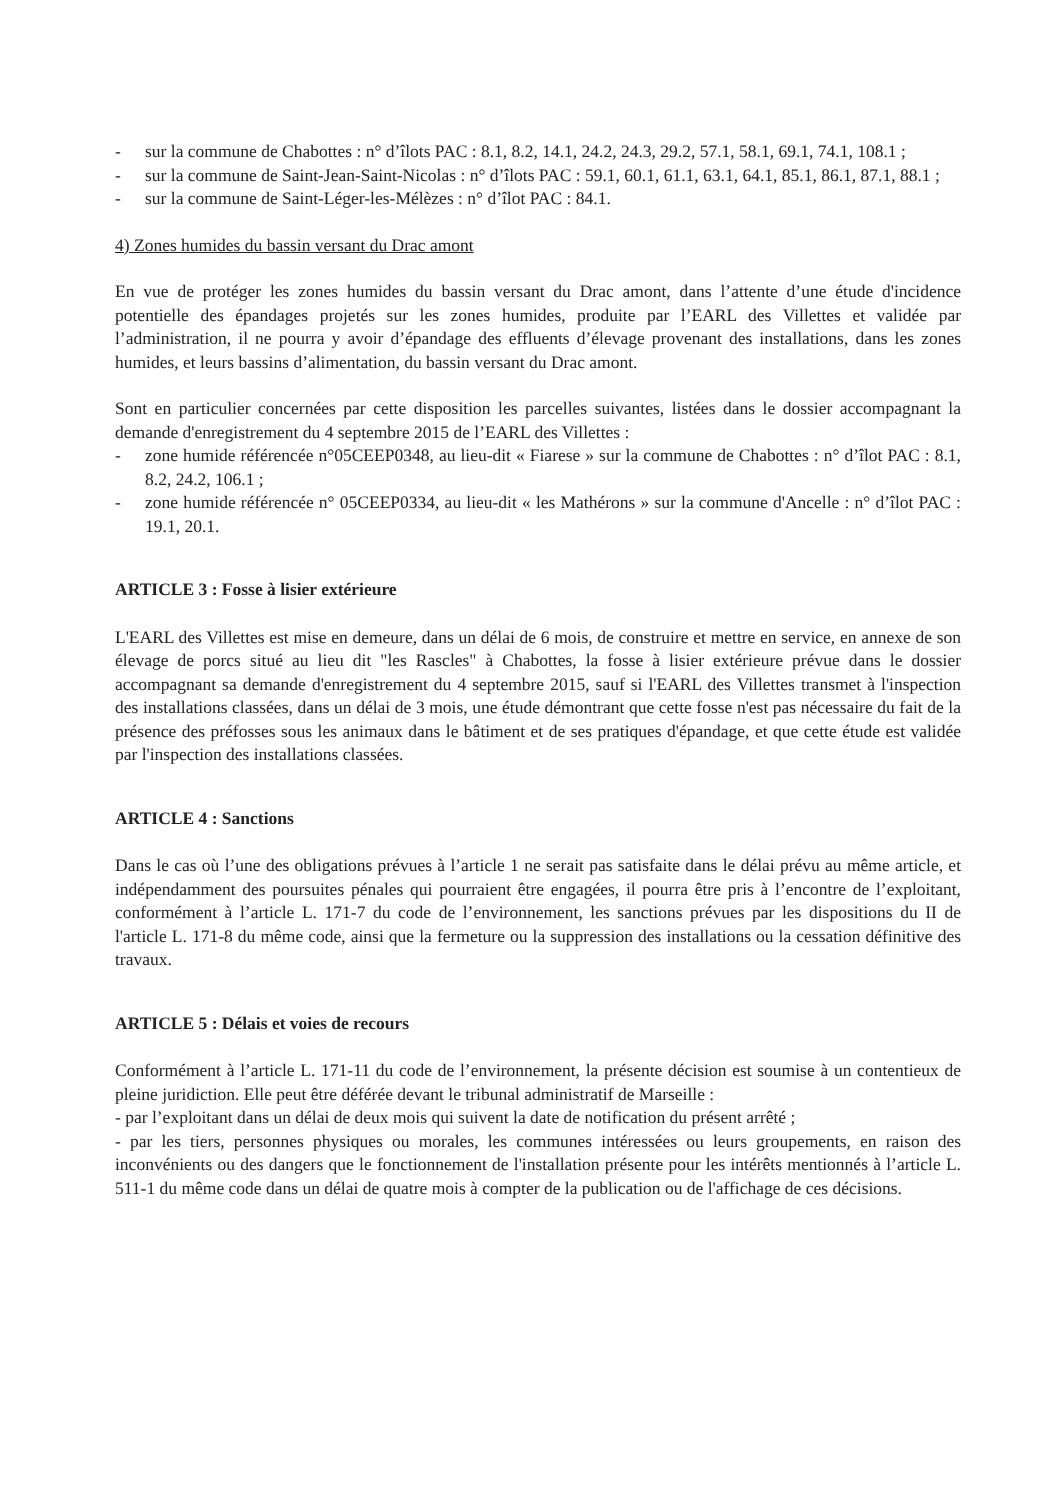- sur la commune de Chabottes : n° d’îlots PAC : 8.1, 8.2, 14.1, 24.2, 24.3, 29.2, 57.1, 58.1, 69.1, 74.1, 108.1 ;
- sur la commune de Saint-Jean-Saint-Nicolas : n° d’îlots PAC : 59.1, 60.1, 61.1, 63.1, 64.1, 85.1, 86.1, 87.1, 88.1 ;
- sur la commune de Saint-Léger-les-Mélèzes : n° d’îlot PAC : 84.1.
4) Zones humides du bassin versant du Drac amont
En vue de protéger les zones humides du bassin versant du Drac amont, dans l’attente d’une étude d'incidence potentielle des épandages projetés sur les zones humides, produite par l’EARL des Villettes et validée par l’administration, il ne pourra y avoir d’épandage des effluents d’élevage provenant des installations, dans les zones humides, et leurs bassins d’alimentation, du bassin versant du Drac amont.
Sont en particulier concernées par cette disposition les parcelles suivantes, listées dans le dossier accompagnant la demande d'enregistrement du 4 septembre 2015 de l’EARL des Villettes :
- zone humide référencée n°05CEEP0348, au lieu-dit « Fiarese » sur la commune de Chabottes : n° d’îlot PAC : 8.1, 8.2, 24.2, 106.1 ;
- zone humide référencée n° 05CEEP0334, au lieu-dit « les Mathérons » sur la commune d'Ancelle : n° d’îlot PAC : 19.1, 20.1.
ARTICLE 3 : Fosse à lisier extérieure
L'EARL des Villettes est mise en demeure, dans un délai de 6 mois, de construire et mettre en service, en annexe de son élevage de porcs situé au lieu dit "les Rascles" à Chabottes, la fosse à lisier extérieure prévue dans le dossier accompagnant sa demande d'enregistrement du 4 septembre 2015, sauf si l'EARL des Villettes transmet à l'inspection des installations classées, dans un délai de 3 mois, une étude démontrant que cette fosse n'est pas nécessaire du fait de la présence des préfosses sous les animaux dans le bâtiment et de ses pratiques d'épandage, et que cette étude est validée par l'inspection des installations classées.
ARTICLE 4 : Sanctions
Dans le cas où l’une des obligations prévues à l’article 1 ne serait pas satisfaite dans le délai prévu au même article, et indépendamment des poursuites pénales qui pourraient être engagées, il pourra être pris à l’encontre de l’exploitant, conformément à l’article L. 171-7 du code de l’environnement, les sanctions prévues par les dispositions du II de l'article L. 171-8 du même code, ainsi que la fermeture ou la suppression des installations ou la cessation définitive des travaux.
ARTICLE 5 : Délais et voies de recours
Conformément à l’article L. 171-11 du code de l’environnement, la présente décision est soumise à un contentieux de pleine juridiction. Elle peut être déférée devant le tribunal administratif de Marseille :
- par l’exploitant dans un délai de deux mois qui suivent la date de notification du présent arrêté ;
- par les tiers, personnes physiques ou morales, les communes intéressées ou leurs groupements, en raison des inconvénients ou des dangers que le fonctionnement de l'installation présente pour les intérêts mentionnés à l’article L. 511-1 du même code dans un délai de quatre mois à compter de la publication ou de l'affichage de ces décisions.